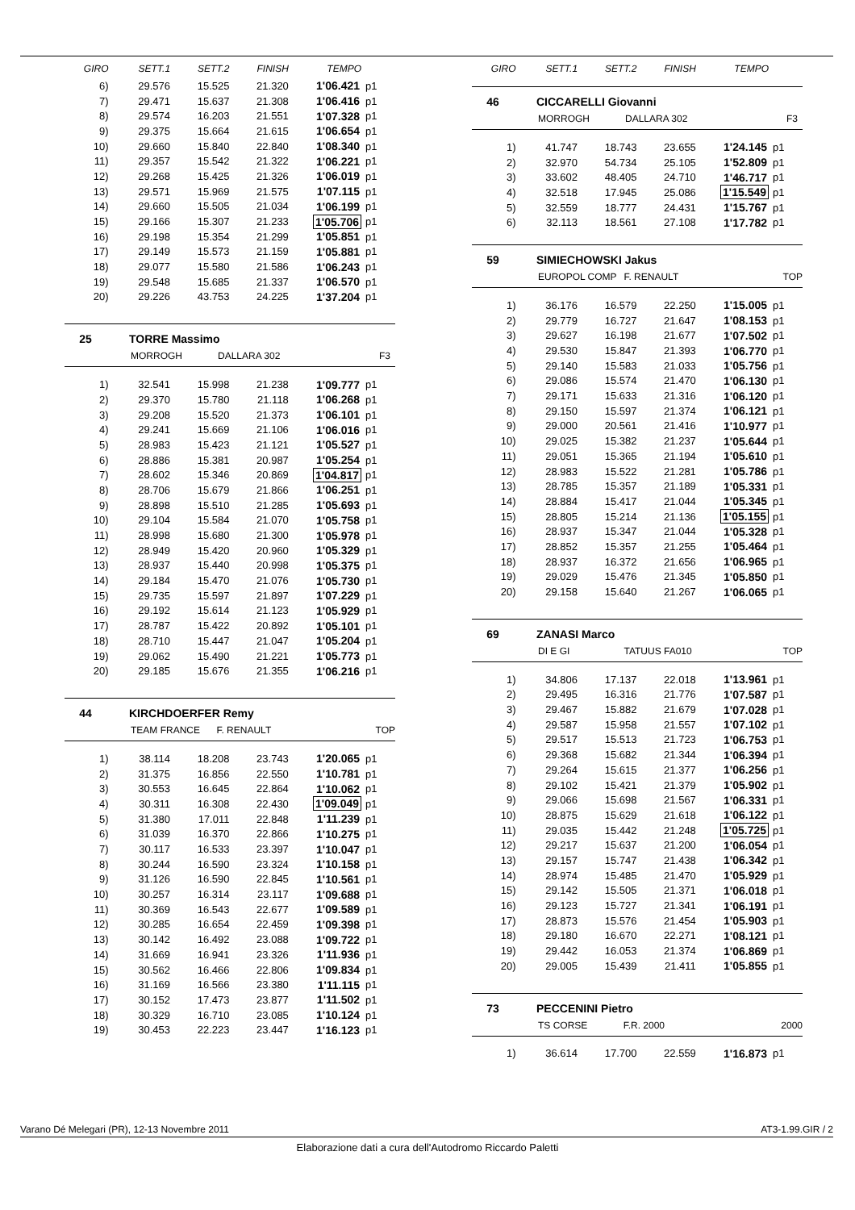| GIRO | SETT.1 | SETT.2 | FINISH | TEMPO | |
| --- | --- | --- | --- | --- | --- |
| 6) | 29.576 | 15.525 | 21.320 | 1'06.421 | p1 |
| 7) | 29.471 | 15.637 | 21.308 | 1'06.416 | p1 |
| 8) | 29.574 | 16.203 | 21.551 | 1'07.328 | p1 |
| 9) | 29.375 | 15.664 | 21.615 | 1'06.654 | p1 |
| 10) | 29.660 | 15.840 | 22.840 | 1'08.340 | p1 |
| 11) | 29.357 | 15.542 | 21.322 | 1'06.221 | p1 |
| 12) | 29.268 | 15.425 | 21.326 | 1'06.019 | p1 |
| 13) | 29.571 | 15.969 | 21.575 | 1'07.115 | p1 |
| 14) | 29.660 | 15.505 | 21.034 | 1'06.199 | p1 |
| 15) | 29.166 | 15.307 | 21.233 | 1'05.706 | p1 |
| 16) | 29.198 | 15.354 | 21.299 | 1'05.851 | p1 |
| 17) | 29.149 | 15.573 | 21.159 | 1'05.881 | p1 |
| 18) | 29.077 | 15.580 | 21.586 | 1'06.243 | p1 |
| 19) | 29.548 | 15.685 | 21.337 | 1'06.570 | p1 |
| 20) | 29.226 | 43.753 | 24.225 | 1'37.204 | p1 |
25 TORRE Massimo
MORROGH DALLARA 302 F3
| 1) | 32.541 | 15.998 | 21.238 | 1'09.777 | p1 |
| 2) | 29.370 | 15.780 | 21.118 | 1'06.268 | p1 |
| 3) | 29.208 | 15.520 | 21.373 | 1'06.101 | p1 |
| 4) | 29.241 | 15.669 | 21.106 | 1'06.016 | p1 |
| 5) | 28.983 | 15.423 | 21.121 | 1'05.527 | p1 |
| 6) | 28.886 | 15.381 | 20.987 | 1'05.254 | p1 |
| 7) | 28.602 | 15.346 | 20.869 | 1'04.817 | p1 |
| 8) | 28.706 | 15.679 | 21.866 | 1'06.251 | p1 |
| 9) | 28.898 | 15.510 | 21.285 | 1'05.693 | p1 |
| 10) | 29.104 | 15.584 | 21.070 | 1'05.758 | p1 |
| 11) | 28.998 | 15.680 | 21.300 | 1'05.978 | p1 |
| 12) | 28.949 | 15.420 | 20.960 | 1'05.329 | p1 |
| 13) | 28.937 | 15.440 | 20.998 | 1'05.375 | p1 |
| 14) | 29.184 | 15.470 | 21.076 | 1'05.730 | p1 |
| 15) | 29.735 | 15.597 | 21.897 | 1'07.229 | p1 |
| 16) | 29.192 | 15.614 | 21.123 | 1'05.929 | p1 |
| 17) | 28.787 | 15.422 | 20.892 | 1'05.101 | p1 |
| 18) | 28.710 | 15.447 | 21.047 | 1'05.204 | p1 |
| 19) | 29.062 | 15.490 | 21.221 | 1'05.773 | p1 |
| 20) | 29.185 | 15.676 | 21.355 | 1'06.216 | p1 |
44 KIRCHDOERFER Remy
TEAM FRANCE F. RENAULT TOP
| 1) | 38.114 | 18.208 | 23.743 | 1'20.065 | p1 |
| 2) | 31.375 | 16.856 | 22.550 | 1'10.781 | p1 |
| 3) | 30.553 | 16.645 | 22.864 | 1'10.062 | p1 |
| 4) | 30.311 | 16.308 | 22.430 | 1'09.049 | p1 |
| 5) | 31.380 | 17.011 | 22.848 | 1'11.239 | p1 |
| 6) | 31.039 | 16.370 | 22.866 | 1'10.275 | p1 |
| 7) | 30.117 | 16.533 | 23.397 | 1'10.047 | p1 |
| 8) | 30.244 | 16.590 | 23.324 | 1'10.158 | p1 |
| 9) | 31.126 | 16.590 | 22.845 | 1'10.561 | p1 |
| 10) | 30.257 | 16.314 | 23.117 | 1'09.688 | p1 |
| 11) | 30.369 | 16.543 | 22.677 | 1'09.589 | p1 |
| 12) | 30.285 | 16.654 | 22.459 | 1'09.398 | p1 |
| 13) | 30.142 | 16.492 | 23.088 | 1'09.722 | p1 |
| 14) | 31.669 | 16.941 | 23.326 | 1'11.936 | p1 |
| 15) | 30.562 | 16.466 | 22.806 | 1'09.834 | p1 |
| 16) | 31.169 | 16.566 | 23.380 | 1'11.115 | p1 |
| 17) | 30.152 | 17.473 | 23.877 | 1'11.502 | p1 |
| 18) | 30.329 | 16.710 | 23.085 | 1'10.124 | p1 |
| 19) | 30.453 | 22.223 | 23.447 | 1'16.123 | p1 |
| GIRO | SETT.1 | SETT.2 | FINISH | TEMPO | |
| --- | --- | --- | --- | --- | --- |
46 CICCARELLI Giovanni
MORROGH DALLARA 302 F3
| 1) | 41.747 | 18.743 | 23.655 | 1'24.145 | p1 |
| 2) | 32.970 | 54.734 | 25.105 | 1'52.809 | p1 |
| 3) | 33.602 | 48.405 | 24.710 | 1'46.717 | p1 |
| 4) | 32.518 | 17.945 | 25.086 | 1'15.549 | p1 |
| 5) | 32.559 | 18.777 | 24.431 | 1'15.767 | p1 |
| 6) | 32.113 | 18.561 | 27.108 | 1'17.782 | p1 |
59 SIMIECHOWSKI Jakus
EUROPOL COMP F. RENAULT TOP
| 1) | 36.176 | 16.579 | 22.250 | 1'15.005 | p1 |
| 2) | 29.779 | 16.727 | 21.647 | 1'08.153 | p1 |
| 3) | 29.627 | 16.198 | 21.677 | 1'07.502 | p1 |
| 4) | 29.530 | 15.847 | 21.393 | 1'06.770 | p1 |
| 5) | 29.140 | 15.583 | 21.033 | 1'05.756 | p1 |
| 6) | 29.086 | 15.574 | 21.470 | 1'06.130 | p1 |
| 7) | 29.171 | 15.633 | 21.316 | 1'06.120 | p1 |
| 8) | 29.150 | 15.597 | 21.374 | 1'06.121 | p1 |
| 9) | 29.000 | 20.561 | 21.416 | 1'10.977 | p1 |
| 10) | 29.025 | 15.382 | 21.237 | 1'05.644 | p1 |
| 11) | 29.051 | 15.365 | 21.194 | 1'05.610 | p1 |
| 12) | 28.983 | 15.522 | 21.281 | 1'05.786 | p1 |
| 13) | 28.785 | 15.357 | 21.189 | 1'05.331 | p1 |
| 14) | 28.884 | 15.417 | 21.044 | 1'05.345 | p1 |
| 15) | 28.805 | 15.214 | 21.136 | 1'05.155 | p1 |
| 16) | 28.937 | 15.347 | 21.044 | 1'05.328 | p1 |
| 17) | 28.852 | 15.357 | 21.255 | 1'05.464 | p1 |
| 18) | 28.937 | 16.372 | 21.656 | 1'06.965 | p1 |
| 19) | 29.029 | 15.476 | 21.345 | 1'05.850 | p1 |
| 20) | 29.158 | 15.640 | 21.267 | 1'06.065 | p1 |
69 ZANASI Marco
DI E GI TATUUS FA010 TOP
| 1) | 34.806 | 17.137 | 22.018 | 1'13.961 | p1 |
| 2) | 29.495 | 16.316 | 21.776 | 1'07.587 | p1 |
| 3) | 29.467 | 15.882 | 21.679 | 1'07.028 | p1 |
| 4) | 29.587 | 15.958 | 21.557 | 1'07.102 | p1 |
| 5) | 29.517 | 15.513 | 21.723 | 1'06.753 | p1 |
| 6) | 29.368 | 15.682 | 21.344 | 1'06.394 | p1 |
| 7) | 29.264 | 15.615 | 21.377 | 1'06.256 | p1 |
| 8) | 29.102 | 15.421 | 21.379 | 1'05.902 | p1 |
| 9) | 29.066 | 15.698 | 21.567 | 1'06.331 | p1 |
| 10) | 28.875 | 15.629 | 21.618 | 1'06.122 | p1 |
| 11) | 29.035 | 15.442 | 21.248 | 1'05.725 | p1 |
| 12) | 29.217 | 15.637 | 21.200 | 1'06.054 | p1 |
| 13) | 29.157 | 15.747 | 21.438 | 1'06.342 | p1 |
| 14) | 28.974 | 15.485 | 21.470 | 1'05.929 | p1 |
| 15) | 29.142 | 15.505 | 21.371 | 1'06.018 | p1 |
| 16) | 29.123 | 15.727 | 21.341 | 1'06.191 | p1 |
| 17) | 28.873 | 15.576 | 21.454 | 1'05.903 | p1 |
| 18) | 29.180 | 16.670 | 22.271 | 1'08.121 | p1 |
| 19) | 29.442 | 16.053 | 21.374 | 1'06.869 | p1 |
| 20) | 29.005 | 15.439 | 21.411 | 1'05.855 | p1 |
73 PECCENINI Pietro
TS CORSE F.R. 2000 2000
| 1) | 36.614 | 17.700 | 22.559 | 1'16.873 | p1 |
Varano Dé Melegari (PR), 12-13 Novembre 2011 AT3-1.99.GIR / 2
Elaborazione dati a cura dell'Autodromo Riccardo Paletti